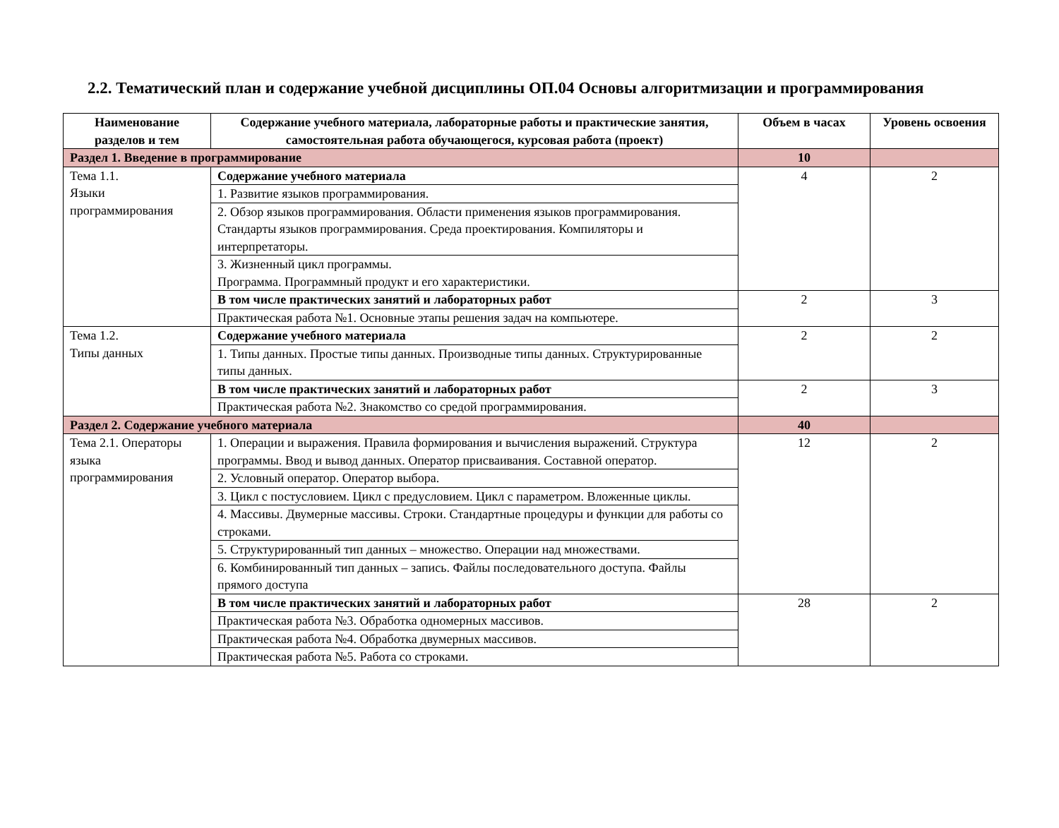2.2. Тематический план и содержание учебной дисциплины ОП.04 Основы алгоритмизации и программирования
| Наименование разделов и тем | Содержание учебного материала, лабораторные работы и практические занятия, самостоятельная работа обучающегося, курсовая работа (проект) | Объем в часах | Уровень освоения |
| --- | --- | --- | --- |
| Раздел 1. Введение в программирование | | 10 | |
| Тема 1.1. Языки программирования | Содержание учебного материала | 4 | 2 |
| | 1. Развитие языков программирования. | | |
| | 2. Обзор языков программирования. Области применения языков программирования. Стандарты языков программирования. Среда проектирования. Компиляторы и интерпретаторы. | | |
| | 3. Жизненный цикл программы. Программа. Программный продукт и его характеристики. | | |
| | В том числе практических занятий и лабораторных работ | 2 | 3 |
| | Практическая работа №1. Основные этапы решения задач на компьютере. | | |
| Тема 1.2. Типы данных | Содержание учебного материала | 2 | 2 |
| | 1. Типы данных. Простые типы данных. Производные типы данных. Структурированные типы данных. | | |
| | В том числе практических занятий и лабораторных работ | 2 | 3 |
| | Практическая работа №2. Знакомство со средой программирования. | | |
| Раздел 2. Содержание учебного материала | | 40 | |
| Тема 2.1. Операторы языка программирования | 1. Операции и выражения. Правила формирования и вычисления выражений. Структура программы. Ввод и вывод данных. Оператор присваивания. Составной оператор. | 12 | 2 |
| | 2. Условный оператор. Оператор выбора. | | |
| | 3. Цикл с постусловием. Цикл с предусловием. Цикл с параметром. Вложенные циклы. | | |
| | 4. Массивы. Двумерные массивы. Строки. Стандартные процедуры и функции для работы со строками. | | |
| | 5. Структурированный тип данных – множество. Операции над множествами. | | |
| | 6. Комбинированный тип данных – запись. Файлы последовательного доступа. Файлы прямого доступа | | |
| | В том числе практических занятий и лабораторных работ | 28 | 2 |
| | Практическая работа №3. Обработка одномерных массивов. | | |
| | Практическая работа №4. Обработка двумерных массивов. | | |
| | Практическая работа №5. Работа со строками. | | |